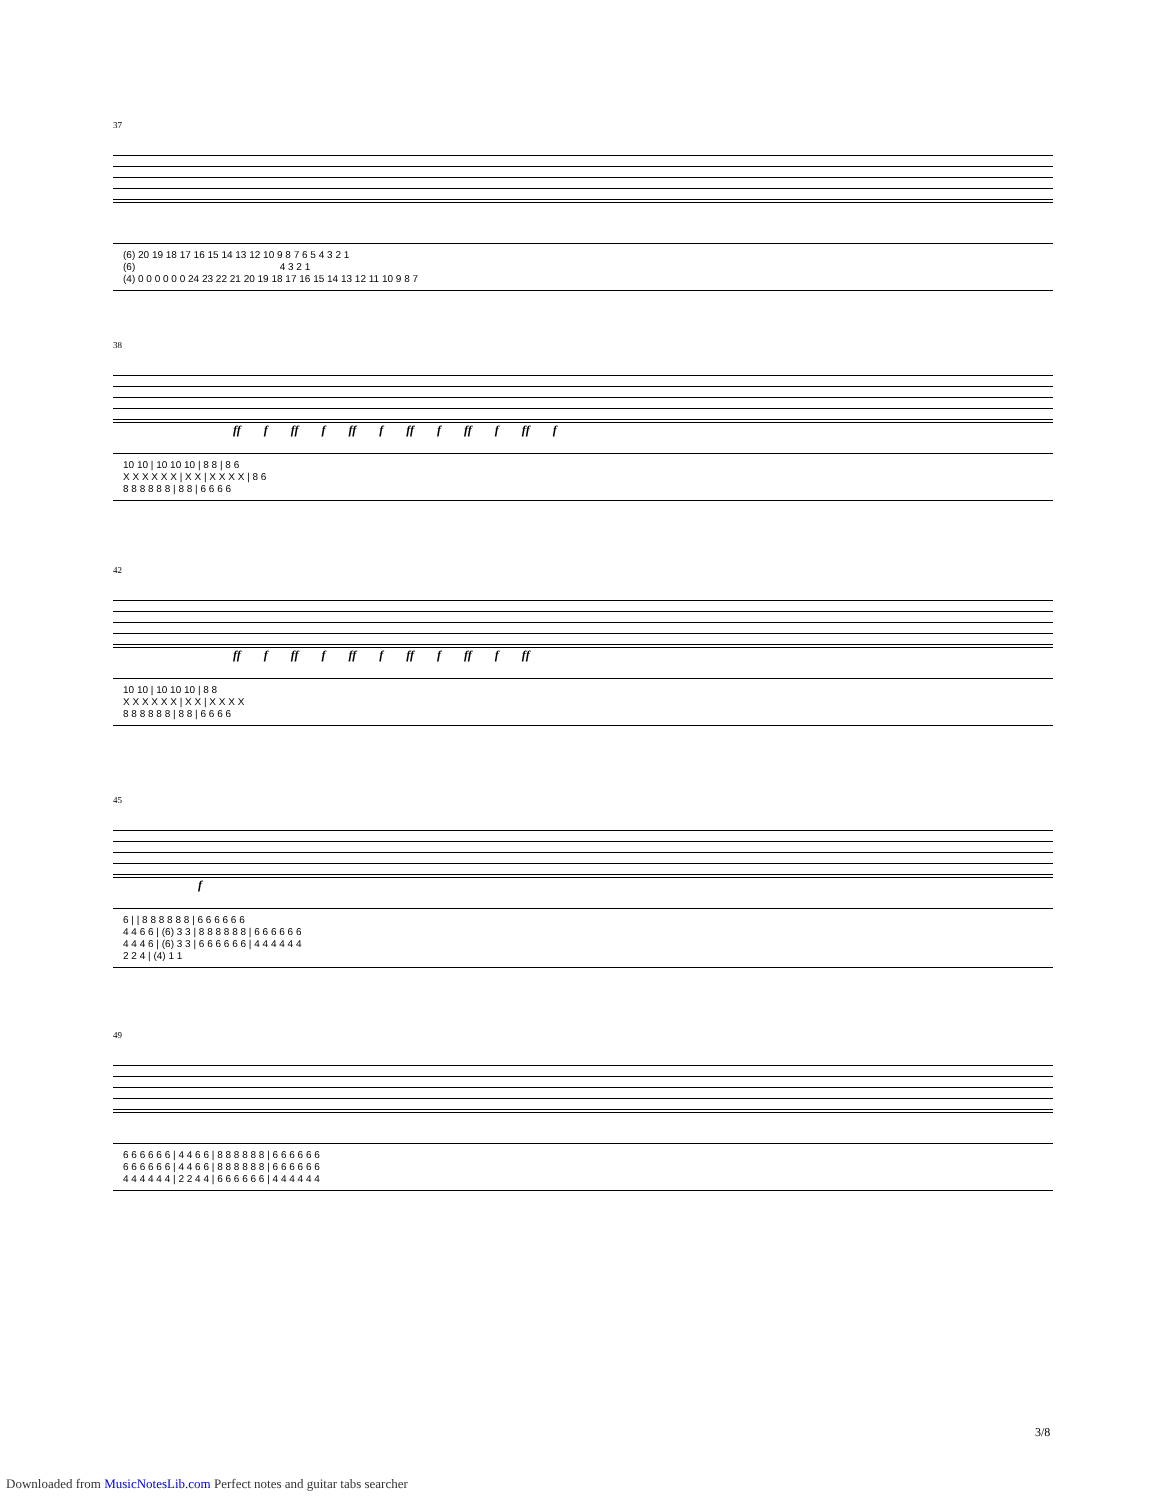37
(6) 20 19 18 17 16 15 14 13 12 10 9 8 7 6 5 4 3 2 1 (6) 4 3 2 1 (4) 0 0 0 0 0 0 24 23 22 21 20 19 18 17 16 15 14 13 12 11 10 9 8 7
38
ff f ff f ff f ff f ff f ff f
10 10 | 10 10 10 | 8 8 | 8 6 X X X X X X | X X | X X X X | 8 6 8 8 8 8 8 8 | 8 8 | 6 6 6 6
42
ff f ff f ff f ff f ff f ff
10 10 | 10 10 10 | 8 8 X X X X X X | X X | X X X X 8 8 8 8 8 8 | 8 8 | 6 6 6 6
45
f
6 | | 8 8 8 8 8 8 | 6 6 6 6 6 6 4 4 6 6 | (6) 3 3 | 8 8 8 8 8 8 | 6 6 6 6 6 6 4 4 4 6 | (6) 3 3 | 6 6 6 6 6 6 | 4 4 4 4 4 4 2 2 4 | (4) 1 1
49
6 6 6 6 6 6 | 4 4 6 6 | 8 8 8 8 8 8 | 6 6 6 6 6 6 6 6 6 6 6 6 | 4 4 6 6 | 8 8 8 8 8 8 | 6 6 6 6 6 6 4 4 4 4 4 4 | 2 2 4 4 | 6 6 6 6 6 6 | 4 4 4 4 4 4
3/8
Downloaded from MusicNotesLib.com Perfect notes and guitar tabs searcher